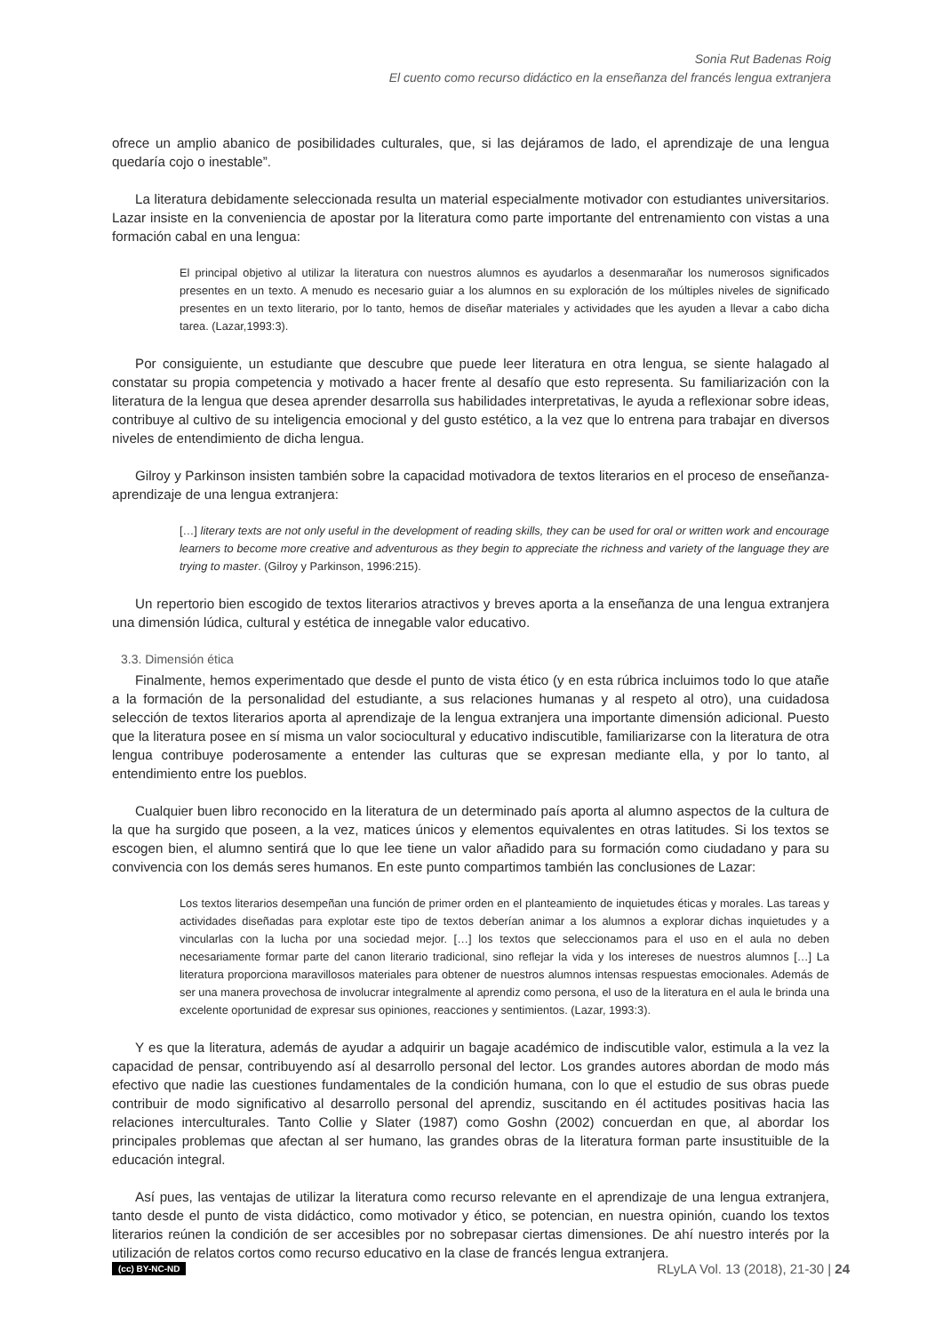Sonia Rut Badenas Roig
El cuento como recurso didáctico en la enseñanza del francés lengua extranjera
ofrece un amplio abanico de posibilidades culturales, que, si las dejáramos de lado, el aprendizaje de una lengua quedaría cojo o inestable”.
La literatura debidamente seleccionada resulta un material especialmente motivador con estudiantes universitarios. Lazar insiste en la conveniencia de apostar por la literatura como parte importante del entrenamiento con vistas a una formación cabal en una lengua:
El principal objetivo al utilizar la literatura con nuestros alumnos es ayudarlos a desenmarañar los numerosos significados presentes en un texto. A menudo es necesario guiar a los alumnos en su exploración de los múltiples niveles de significado presentes en un texto literario, por lo tanto, hemos de diseñar materiales y actividades que les ayuden a llevar a cabo dicha tarea. (Lazar,1993:3).
Por consiguiente, un estudiante que descubre que puede leer literatura en otra lengua, se siente halagado al constatar su propia competencia y motivado a hacer frente al desafío que esto representa. Su familiarización con la literatura de la lengua que desea aprender desarrolla sus habilidades interpretativas, le ayuda a reflexionar sobre ideas, contribuye al cultivo de su inteligencia emocional y del gusto estético, a la vez que lo entrena para trabajar en diversos niveles de entendimiento de dicha lengua.
Gilroy y Parkinson insisten también sobre la capacidad motivadora de textos literarios en el proceso de enseñanza-aprendizaje de una lengua extranjera:
[…] literary texts are not only useful in the development of reading skills, they can be used for oral or written work and encourage learners to become more creative and adventurous as they begin to appreciate the richness and variety of the language they are trying to master. (Gilroy y Parkinson, 1996:215).
Un repertorio bien escogido de textos literarios atractivos y breves aporta a la enseñanza de una lengua extranjera una dimensión lúdica, cultural y estética de innegable valor educativo.
3.3. Dimensión ética
Finalmente, hemos experimentado que desde el punto de vista ético (y en esta rúbrica incluimos todo lo que atañe a la formación de la personalidad del estudiante, a sus relaciones humanas y al respeto al otro), una cuidadosa selección de textos literarios aporta al aprendizaje de la lengua extranjera una importante dimensión adicional. Puesto que la literatura posee en sí misma un valor sociocultural y educativo indiscutible, familiarizarse con la literatura de otra lengua contribuye poderosamente a entender las culturas que se expresan mediante ella, y por lo tanto, al entendimiento entre los pueblos.
Cualquier buen libro reconocido en la literatura de un determinado país aporta al alumno aspectos de la cultura de la que ha surgido que poseen, a la vez, matices únicos y elementos equivalentes en otras latitudes. Si los textos se escogen bien, el alumno sentirá que lo que lee tiene un valor añadido para su formación como ciudadano y para su convivencia con los demás seres humanos. En este punto compartimos también las conclusiones de Lazar:
Los textos literarios desempeñan una función de primer orden en el planteamiento de inquietudes éticas y morales. Las tareas y actividades diseñadas para explotar este tipo de textos deberían animar a los alumnos a explorar dichas inquietudes y a vincularlas con la lucha por una sociedad mejor. […] los textos que seleccionamos para el uso en el aula no deben necesariamente formar parte del canon literario tradicional, sino reflejar la vida y los intereses de nuestros alumnos […] La literatura proporciona maravillosos materiales para obtener de nuestros alumnos intensas respuestas emocionales. Además de ser una manera provechosa de involucrar integralmente al aprendiz como persona, el uso de la literatura en el aula le brinda una excelente oportunidad de expresar sus opiniones, reacciones y sentimientos. (Lazar, 1993:3).
Y es que la literatura, además de ayudar a adquirir un bagaje académico de indiscutible valor, estimula a la vez la capacidad de pensar, contribuyendo así al desarrollo personal del lector. Los grandes autores abordan de modo más efectivo que nadie las cuestiones fundamentales de la condición humana, con lo que el estudio de sus obras puede contribuir de modo significativo al desarrollo personal del aprendiz, suscitando en él actitudes positivas hacia las relaciones interculturales. Tanto Collie y Slater (1987) como Goshn (2002) concuerdan en que, al abordar los principales problemas que afectan al ser humano, las grandes obras de la literatura forman parte insustituible de la educación integral.
Así pues, las ventajas de utilizar la literatura como recurso relevante en el aprendizaje de una lengua extranjera, tanto desde el punto de vista didáctico, como motivador y ético, se potencian, en nuestra opinión, cuando los textos literarios reúnen la condición de ser accesibles por no sobrepasar ciertas dimensiones. De ahí nuestro interés por la utilización de relatos cortos como recurso educativo en la clase de francés lengua extranjera.
(cc) BY-NC-ND RLyLA Vol. 13 (2018), 21-30 | 24